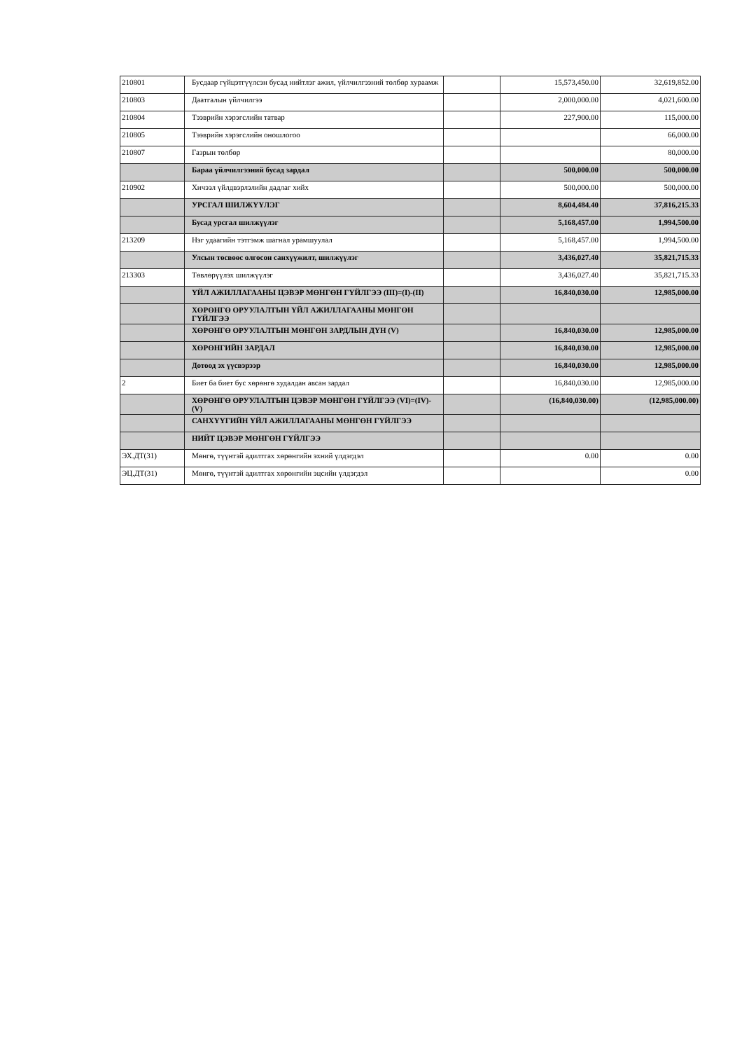| 210801 | Бусдаар гүйцэтгүүлсэн бусад нийтлэг ажил, үйлчилгээний төлбөр хураамж | | 15,573,450.00 | 32,619,852.00 |
| 210803 | Даатгалын үйлчилгээ | | 2,000,000.00 | 4,021,600.00 |
| 210804 | Тээврийн хэрэгслийн татвар | | 227,900.00 | 115,000.00 |
| 210805 | Тээврийн хэрэгслийн оношлогоо | | | 66,000.00 |
| 210807 | Газрын төлбөр | | | 80,000.00 |
| | Бараа үйлчилгээний бусад зардал | | 500,000.00 | 500,000.00 |
| 210902 | Хичээл үйлдвэрлэлийн дадлаг хийх | | 500,000.00 | 500,000.00 |
| | УРСГАЛ ШИЛЖҮҮЛЭГ | | 8,604,484.40 | 37,816,215.33 |
| | Бусад урсгал шилжүүлэг | | 5,168,457.00 | 1,994,500.00 |
| 213209 | Нэг удаагийн тэтгэмж шагнал урамшуулал | | 5,168,457.00 | 1,994,500.00 |
| | Улсын төсвөөс олгосон санхүүжилт, шилжүүлэг | | 3,436,027.40 | 35,821,715.33 |
| 213303 | Төвлөрүүлэх шилжүүлэг | | 3,436,027.40 | 35,821,715.33 |
| | ҮЙЛ АЖИЛЛАГААНЫ ЦЭВЭР МӨНГӨН ГҮЙЛГЭЭ (III)=(I)-(II) | | 16,840,030.00 | 12,985,000.00 |
| | ХӨРӨНГӨ ОРУУЛАЛТЫН ҮЙЛ АЖИЛЛАГААНЫ МӨНГӨН ГҮЙЛГЭЭ | | | |
| | ХӨРӨНГӨ ОРУУЛАЛТЫН МӨНГӨН ЗАРДЛЫН ДҮН (V) | | 16,840,030.00 | 12,985,000.00 |
| | ХӨРӨНГИЙН ЗАРДАЛ | | 16,840,030.00 | 12,985,000.00 |
| | Дотоод эх үүсвэрээр | | 16,840,030.00 | 12,985,000.00 |
| 2 | Биет ба биет бус хөрөнгө худалдан авсан зардал | | 16,840,030.00 | 12,985,000.00 |
| | ХӨРӨНГӨ ОРУУЛАЛТЫН ЦЭВЭР МӨНГӨН ГҮЙЛГЭЭ (VI)=(IV)-(V) | | (16,840,030.00) | (12,985,000.00) |
| | САНХҮҮГИЙН ҮЙЛ АЖИЛЛАГААНЫ МӨНГӨН ГҮЙЛГЭЭ | | | |
| | НИЙТ ЦЭВЭР МӨНГӨН ГҮЙЛГЭЭ | | | |
| ЭХ.ДТ(31) | Мөнгө, түүнтэй адилтгах хөрөнгийн эхний үлдэгдэл | | 0.00 | 0.00 |
| ЭЦ.ДТ(31) | Мөнгө, түүнтэй адилтгах хөрөнгийн эцсийн үлдэгдэл | | | 0.00 |